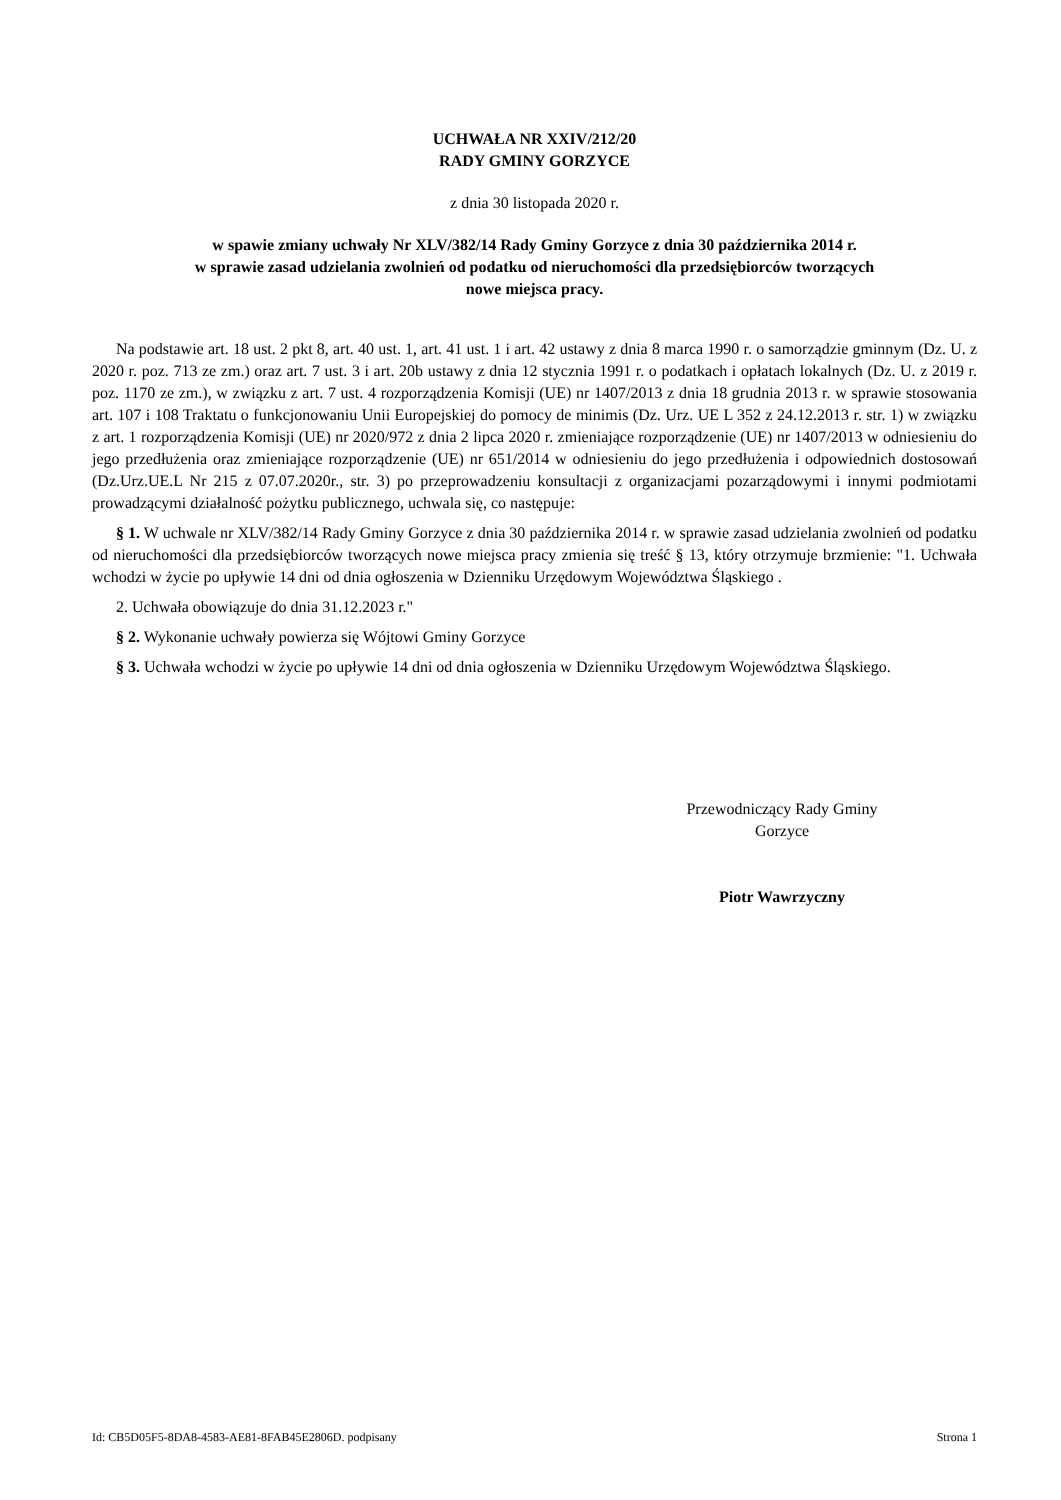UCHWAŁA NR XXIV/212/20
RADY GMINY GORZYCE
z dnia 30 listopada 2020 r.
w spawie zmiany uchwały Nr XLV/382/14 Rady Gminy Gorzyce z dnia 30 października 2014 r.
w sprawie zasad udzielania zwolnień od podatku od nieruchomości dla przedsiębiorców tworzących
nowe miejsca pracy.
Na podstawie art. 18 ust. 2 pkt 8, art. 40 ust. 1, art. 41 ust. 1 i art. 42 ustawy z dnia 8 marca 1990 r. o samorządzie gminnym (Dz. U. z 2020 r. poz. 713 ze zm.) oraz art. 7 ust. 3 i art. 20b ustawy z dnia 12 stycznia 1991 r. o podatkach i opłatach lokalnych (Dz. U. z 2019 r. poz. 1170 ze zm.), w związku z art. 7 ust. 4 rozporządzenia Komisji (UE) nr 1407/2013 z dnia 18 grudnia 2013 r. w sprawie stosowania art. 107 i 108 Traktatu o funkcjonowaniu Unii Europejskiej do pomocy de minimis (Dz. Urz. UE L 352 z 24.12.2013 r. str. 1) w związku z art. 1 rozporządzenia Komisji (UE) nr 2020/972 z dnia 2 lipca 2020 r. zmieniające rozporządzenie (UE) nr 1407/2013 w odniesieniu do jego przedłużenia oraz zmieniające rozporządzenie (UE) nr 651/2014 w odniesieniu do jego przedłużenia i odpowiednich dostosowań (Dz.Urz.UE.L Nr 215 z 07.07.2020r., str. 3) po przeprowadzeniu konsultacji z organizacjami pozarządowymi i innymi podmiotami prowadzącymi działalność pożytku publicznego, uchwala się, co następuje:
§ 1. W uchwale nr XLV/382/14 Rady Gminy Gorzyce z dnia 30 października 2014 r. w sprawie zasad udzielania zwolnień od podatku od nieruchomości dla przedsiębiorców tworzących nowe miejsca pracy zmienia się treść § 13, który otrzymuje brzmienie: "1. Uchwała wchodzi w życie po upływie 14 dni od dnia ogłoszenia w Dzienniku Urzędowym Województwa Śląskiego .
2. Uchwała obowiązuje do dnia 31.12.2023 r."
§ 2. Wykonanie uchwały powierza się Wójtowi Gminy Gorzyce
§ 3. Uchwała wchodzi w życie po upływie 14 dni od dnia ogłoszenia w Dzienniku Urzędowym Województwa Śląskiego.
Przewodniczący Rady Gminy
Gorzyce
Piotr Wawrzyczny
Id: CB5D05F5-8DA8-4583-AE81-8FAB45E2806D. podpisany Strona 1